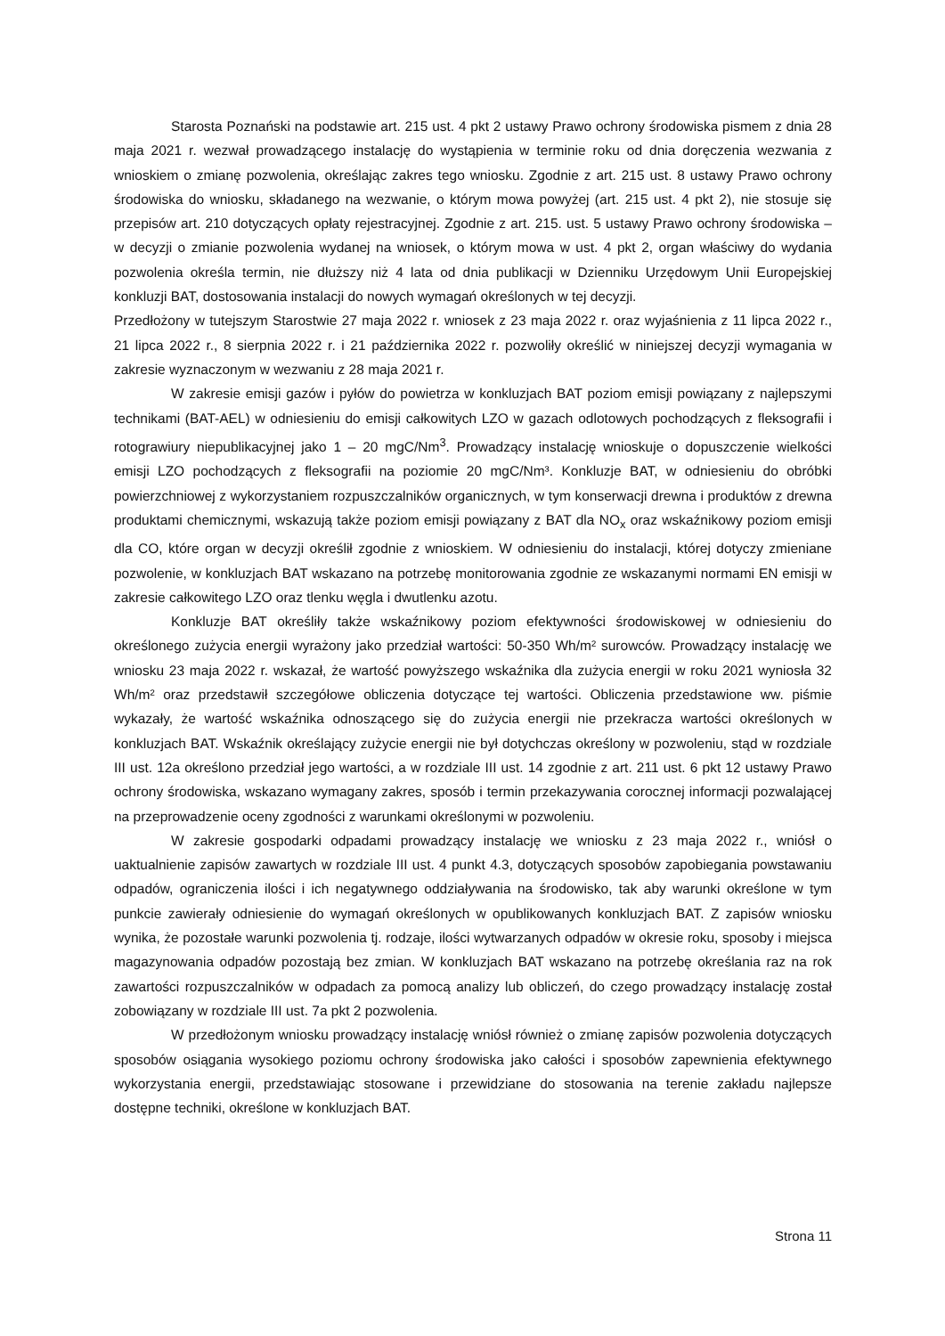Starosta Poznański na podstawie art. 215 ust. 4 pkt 2 ustawy Prawo ochrony środowiska pismem z dnia 28 maja 2021 r. wezwał prowadzącego instalację do wystąpienia w terminie roku od dnia doręczenia wezwania z wnioskiem o zmianę pozwolenia, określając zakres tego wniosku. Zgodnie z art. 215 ust. 8 ustawy Prawo ochrony środowiska do wniosku, składanego na wezwanie, o którym mowa powyżej (art. 215 ust. 4 pkt 2), nie stosuje się przepisów art. 210 dotyczących opłaty rejestracyjnej. Zgodnie z art. 215. ust. 5 ustawy Prawo ochrony środowiska – w decyzji o zmianie pozwolenia wydanej na wniosek, o którym mowa w ust. 4 pkt 2, organ właściwy do wydania pozwolenia określa termin, nie dłuższy niż 4 lata od dnia publikacji w Dzienniku Urzędowym Unii Europejskiej konkluzji BAT, dostosowania instalacji do nowych wymagań określonych w tej decyzji.
Przedłożony w tutejszym Starostwie 27 maja 2022 r. wniosek z 23 maja 2022 r. oraz wyjaśnienia z 11 lipca 2022 r., 21 lipca 2022 r., 8 sierpnia 2022 r. i 21 października 2022 r. pozwoliły określić w niniejszej decyzji wymagania w zakresie wyznaczonym w wezwaniu z 28 maja 2021 r.
W zakresie emisji gazów i pyłów do powietrza w konkluzjach BAT poziom emisji powiązany z najlepszymi technikami (BAT-AEL) w odniesieniu do emisji całkowitych LZO w gazach odlotowych pochodzących z fleksografii i rotograwiury niepublikacyjnej jako 1 – 20 mgC/Nm<sup>3</sup>. Prowadzący instalację wnioskuje o dopuszczenie wielkości emisji LZO pochodzących z fleksografii na poziomie 20 mgC/Nm³. Konkluzje BAT, w odniesieniu do obróbki powierzchniowej z wykorzystaniem rozpuszczalników organicznych, w tym konserwacji drewna i produktów z drewna produktami chemicznymi, wskazują także poziom emisji powiązany z BAT dla NO<sub>x</sub> oraz wskaźnikowy poziom emisji dla CO, które organ w decyzji określił zgodnie z wnioskiem. W odniesieniu do instalacji, której dotyczy zmieniane pozwolenie, w konkluzjach BAT wskazano na potrzebę monitorowania zgodnie ze wskazanymi normami EN emisji w zakresie całkowitego LZO oraz tlenku węgla i dwutlenku azotu.
Konkluzje BAT określiły także wskaźnikowy poziom efektywności środowiskowej w odniesieniu do określonego zużycia energii wyrażony jako przedział wartości: 50-350 Wh/m² surowców. Prowadzący instalację we wniosku 23 maja 2022 r. wskazał, że wartość powyższego wskaźnika dla zużycia energii w roku 2021 wyniosła 32 Wh/m² oraz przedstawił szczegółowe obliczenia dotyczące tej wartości. Obliczenia przedstawione ww. piśmie wykazały, że wartość wskaźnika odnoszącego się do zużycia energii nie przekracza wartości określonych w konkluzjach BAT. Wskaźnik określający zużycie energii nie był dotychczas określony w pozwoleniu, stąd w rozdziale III ust. 12a określono przedział jego wartości, a w rozdziale III ust. 14 zgodnie z art. 211 ust. 6 pkt 12 ustawy Prawo ochrony środowiska, wskazano wymagany zakres, sposób i termin przekazywania corocznej informacji pozwalającej na przeprowadzenie oceny zgodności z warunkami określonymi w pozwoleniu.
W zakresie gospodarki odpadami prowadzący instalację we wniosku z 23 maja 2022 r., wniósł o uaktualnienie zapisów zawartych w rozdziale III ust. 4 punkt 4.3, dotyczących sposobów zapobiegania powstawaniu odpadów, ograniczenia ilości i ich negatywnego oddziaływania na środowisko, tak aby warunki określone w tym punkcie zawierały odniesienie do wymagań określonych w opublikowanych konkluzjach BAT. Z zapisów wniosku wynika, że pozostałe warunki pozwolenia tj. rodzaje, ilości wytwarzanych odpadów w okresie roku, sposoby i miejsca magazynowania odpadów pozostają bez zmian. W konkluzjach BAT wskazano na potrzebę określania raz na rok zawartości rozpuszczalników w odpadach za pomocą analizy lub obliczeń, do czego prowadzący instalację został zobowiązany w rozdziale III ust. 7a pkt 2 pozwolenia.
W przedłożonym wniosku prowadzący instalację wniósł również o zmianę zapisów pozwolenia dotyczących sposobów osiągania wysokiego poziomu ochrony środowiska jako całości i sposobów zapewnienia efektywnego wykorzystania energii, przedstawiając stosowane i przewidziane do stosowania na terenie zakładu najlepsze dostępne techniki, określone w konkluzjach BAT.
Strona 11